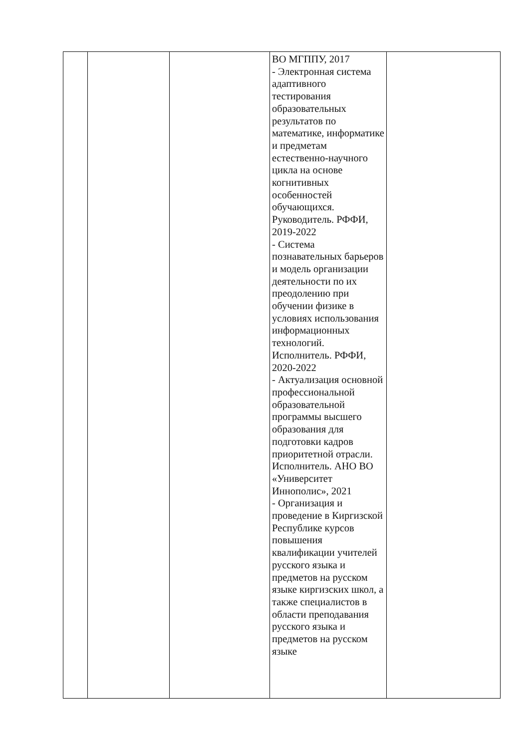| | | | ВО МГППУ, 2017 - Электронная система адаптивного тестирования образовательных результатов по математике, информатике и предметам естественно-научного цикла на основе когнитивных особенностей обучающихся. Руководитель. РФФИ, 2019-2022 - Система познавательных барьеров и модель организации деятельности по их преодолению при обучении физике в условиях использования информационных технологий. Исполнитель. РФФИ, 2020-2022 - Актуализация основной профессиональной образовательной программы высшего образования для подготовки кадров приоритетной отрасли. Исполнитель. АНО ВО «Университет Иннополис», 2021 - Организация и проведение в Киргизской Республике курсов повышения квалификации учителей русского языка и предметов на русском языке киргизских школ, а также специалистов в области преподавания русского языка и предметов на русском языке | |